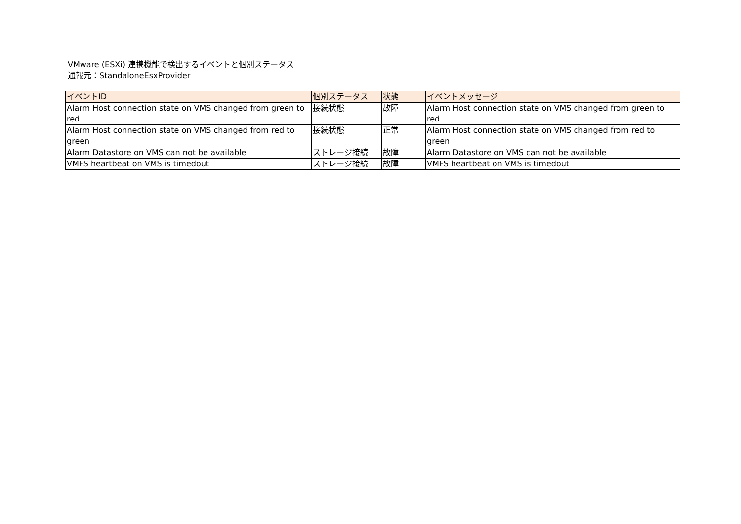VMware (ESXi) 連携機能で検出するイベントと個別ステータス
通報元：StandaloneEsxProvider
| イベントID | 個別ステータス | 状態 | イベントメッセージ |
| --- | --- | --- | --- |
| Alarm Host connection state on VMS changed from green to red | 接続状態 | 故障 | Alarm Host connection state on VMS changed from green to red |
| Alarm Host connection state on VMS changed from red to green | 接続状態 | 正常 | Alarm Host connection state on VMS changed from red to green |
| Alarm Datastore on VMS can not be available | ストレージ接続 | 故障 | Alarm Datastore on VMS can not be available |
| VMFS heartbeat on VMS is timedout | ストレージ接続 | 故障 | VMFS heartbeat on VMS is timedout |